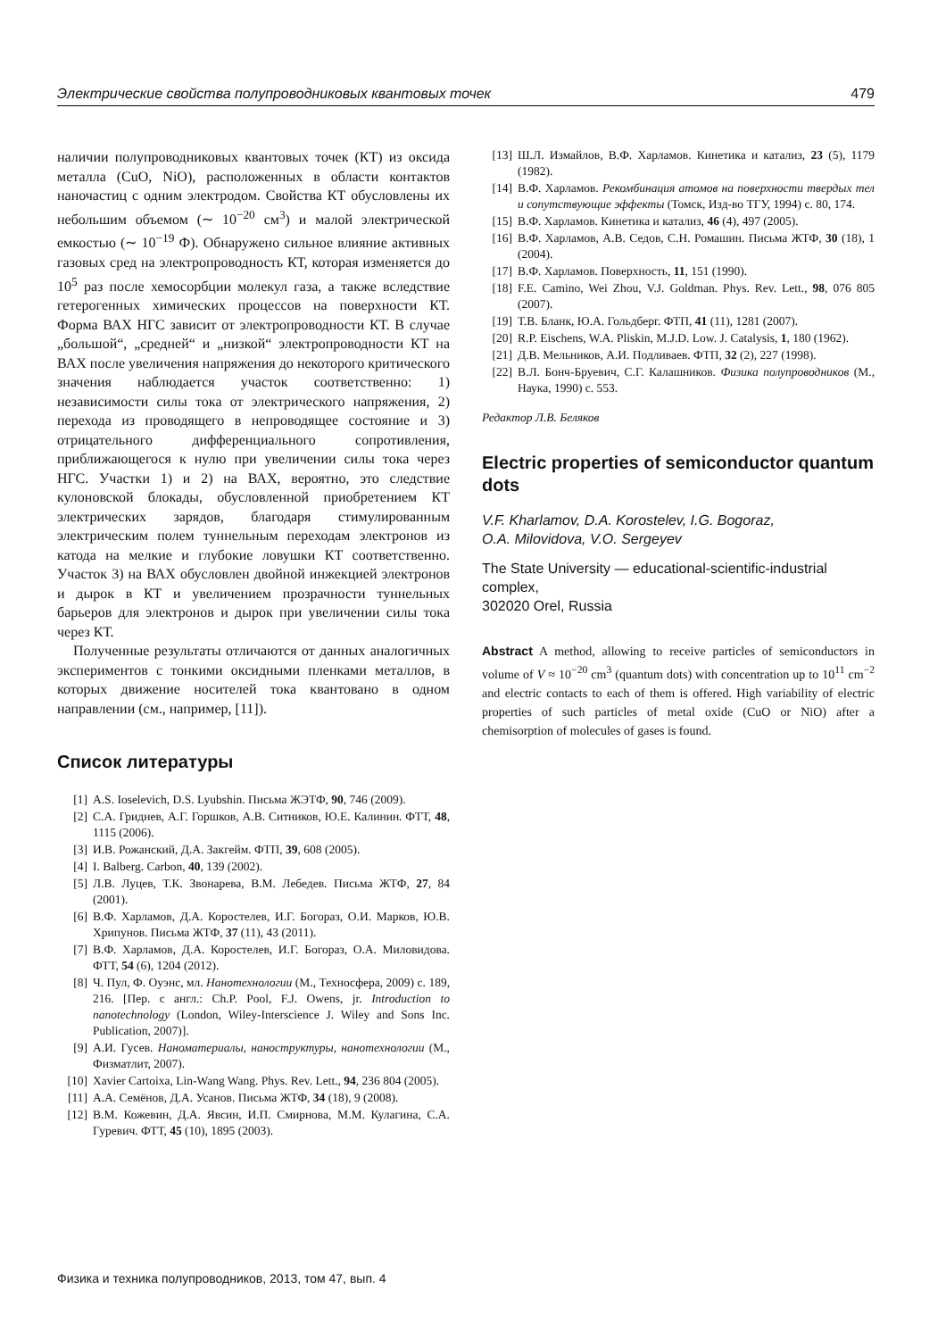Электрические свойства полупроводниковых квантовых точек 479
наличии полупроводниковых квантовых точек (КТ) из оксида металла (CuO, NiO), расположенных в области контактов наночастиц с одним электродом. Свойства КТ обусловлены их небольшим объемом (∼ 10<sup>−20</sup> см<sup>3</sup>) и малой электрической емкостью (∼ 10<sup>−19</sup> Ф). Обнаружено сильное влияние активных газовых сред на электропроводность КТ, которая изменяется до 10<sup>5</sup> раз после хемосорбции молекул газа, а также вследствие гетерогенных химических процессов на поверхности КТ. Форма ВАХ НГС зависит от электропроводности КТ. В случае „большой“, „средней“ и „низкой“ электропроводности КТ на ВАХ после увеличения напряжения до некоторого критического значения наблюдается участок соответственно: 1) независимости силы тока от электрического напряжения, 2) перехода из проводящего в непроводящее состояние и 3) отрицательного дифференциального сопротивления, приближающегося к нулю при увеличении силы тока через НГС. Участки 1) и 2) на ВАХ, вероятно, это следствие кулоновской блокады, обусловленной приобретением КТ электрических зарядов, благодаря стимулированным электрическим полем туннельным переходам электронов из катода на мелкие и глубокие ловушки КТ соответственно. Участок 3) на ВАХ обусловлен двойной инжекцией электронов и дырок в КТ и увеличением прозрачности туннельных барьеров для электронов и дырок при увеличении силы тока через КТ.
Полученные результаты отличаются от данных аналогичных экспериментов с тонкими оксидными пленками металлов, в которых движение носителей тока квантовано в одном направлении (см., например, [11]).
Список литературы
[1] A.S. Ioselevich, D.S. Lyubshin. Письма ЖЭТФ, 90, 746 (2009).
[2] С.А. Гриднев, А.Г. Горшков, А.В. Ситников, Ю.Е. Калинин. ФТТ, 48, 1115 (2006).
[3] И.В. Рожанский, Д.А. Закгейм. ФТП, 39, 608 (2005).
[4] I. Balberg. Carbon, 40, 139 (2002).
[5] Л.В. Луцев, Т.К. Звонарева, В.М. Лебедев. Письма ЖТФ, 27, 84 (2001).
[6] В.Ф. Харламов, Д.А. Коростелев, И.Г. Богораз, О.И. Марков, Ю.В. Хрипунов. Письма ЖТФ, 37 (11), 43 (2011).
[7] В.Ф. Харламов, Д.А. Коростелев, И.Г. Богораз, О.А. Миловидова. ФТТ, 54 (6), 1204 (2012).
[8] Ч. Пул, Ф. Оуэнс, мл. Нанотехнологии (М., Техносфера, 2009) с. 189, 216. [Пер. с англ.: Ch.P. Pool, F.J. Owens, jr. Introduction to nanotechnology (London, Wiley-Interscience J. Wiley and Sons Inc. Publication, 2007)].
[9] А.И. Гусев. Наноматериалы, наноструктуры, нанотехнологии (М., Физматлит, 2007).
[10] Xavier Cartoixa, Lin-Wang Wang. Phys. Rev. Lett., 94, 236 804 (2005).
[11] А.А. Семёнов, Д.А. Усанов. Письма ЖТФ, 34 (18), 9 (2008).
[12] В.М. Кожевин, Д.А. Явсин, И.П. Смирнова, М.М. Кулагина, С.А. Гуревич. ФТТ, 45 (10), 1895 (2003).
[13] Ш.Л. Измайлов, В.Ф. Харламов. Кинетика и катализ, 23 (5), 1179 (1982).
[14] В.Ф. Харламов. Рекомбинация атомов на поверхности твердых тел и сопутствующие эффекты (Томск, Изд-во ТГУ, 1994) с. 80, 174.
[15] В.Ф. Харламов. Кинетика и катализ, 46 (4), 497 (2005).
[16] В.Ф. Харламов, А.В. Седов, С.Н. Ромашин. Письма ЖТФ, 30 (18), 1 (2004).
[17] В.Ф. Харламов. Поверхность, 11, 151 (1990).
[18] F.E. Camino, Wei Zhou, V.J. Goldman. Phys. Rev. Lett., 98, 076 805 (2007).
[19] Т.В. Бланк, Ю.А. Гольдберг. ФТП, 41 (11), 1281 (2007).
[20] R.P. Eischens, W.A. Pliskin, M.J.D. Low. J. Catalysis, 1, 180 (1962).
[21] Д.В. Мельников, А.И. Подливаев. ФТП, 32 (2), 227 (1998).
[22] В.Л. Бонч-Бруевич, С.Г. Калашников. Физика полупроводников (М., Наука, 1990) с. 553.
Редактор Л.В. Беляков
Electric properties of semiconductor quantum dots
V.F. Kharlamov, D.A. Korostelev, I.G. Bogoraz,
O.A. Milovidova, V.O. Sergeyev
The State University — educational-scientific-industrial complex,
302020 Orel, Russia
Abstract A method, allowing to receive particles of semiconductors in volume of V ≈ 10<sup>−20</sup> cm<sup>3</sup> (quantum dots) with concentration up to 10<sup>11</sup> cm<sup>−2</sup> and electric contacts to each of them is offered. High variability of electric properties of such particles of metal oxide (CuO or NiO) after a chemisorption of molecules of gases is found.
Физика и техника полупроводников, 2013, том 47, вып. 4